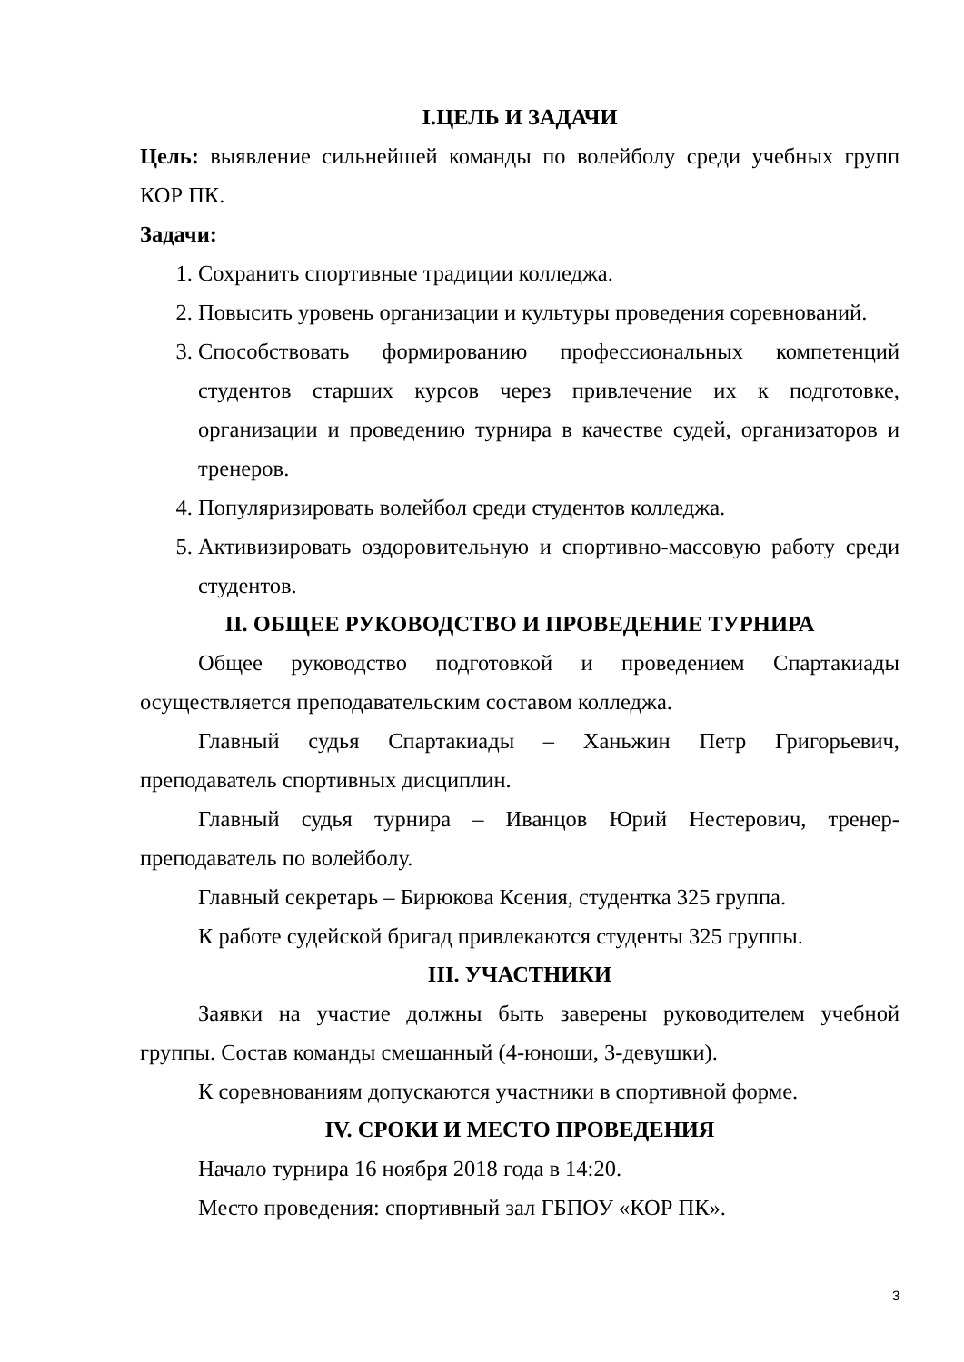I.ЦЕЛЬ И ЗАДАЧИ
Цель: выявление сильнейшей команды по волейболу среди учебных групп КОР ПК.
Задачи:
1. Сохранить спортивные традиции колледжа.
2. Повысить уровень организации и культуры проведения соревнований.
3. Способствовать формированию профессиональных компетенций студентов старших курсов через привлечение их к подготовке, организации и проведению турнира в качестве судей, организаторов и тренеров.
4. Популяризировать волейбол среди студентов колледжа.
5. Активизировать оздоровительную и спортивно-массовую работу среди студентов.
II. ОБЩЕЕ РУКОВОДСТВО И ПРОВЕДЕНИЕ ТУРНИРА
Общее руководство подготовкой и проведением Спартакиады осуществляется преподавательским составом колледжа.
Главный судья Спартакиады – Ханьжин Петр Григорьевич, преподаватель спортивных дисциплин.
Главный судья турнира – Иванцов Юрий Нестерович, тренер-преподаватель по волейболу.
Главный секретарь – Бирюкова Ксения, студентка 325 группа.
К работе судейской бригад привлекаются студенты 325 группы.
III. УЧАСТНИКИ
Заявки на участие должны быть заверены руководителем учебной группы. Состав команды смешанный (4-юноши, 3-девушки).
К соревнованиям допускаются участники в спортивной форме.
IV. СРОКИ И МЕСТО ПРОВЕДЕНИЯ
Начало турнира 16 ноября 2018 года в 14:20.
Место проведения: спортивный зал ГБПОУ «КОР ПК».
3